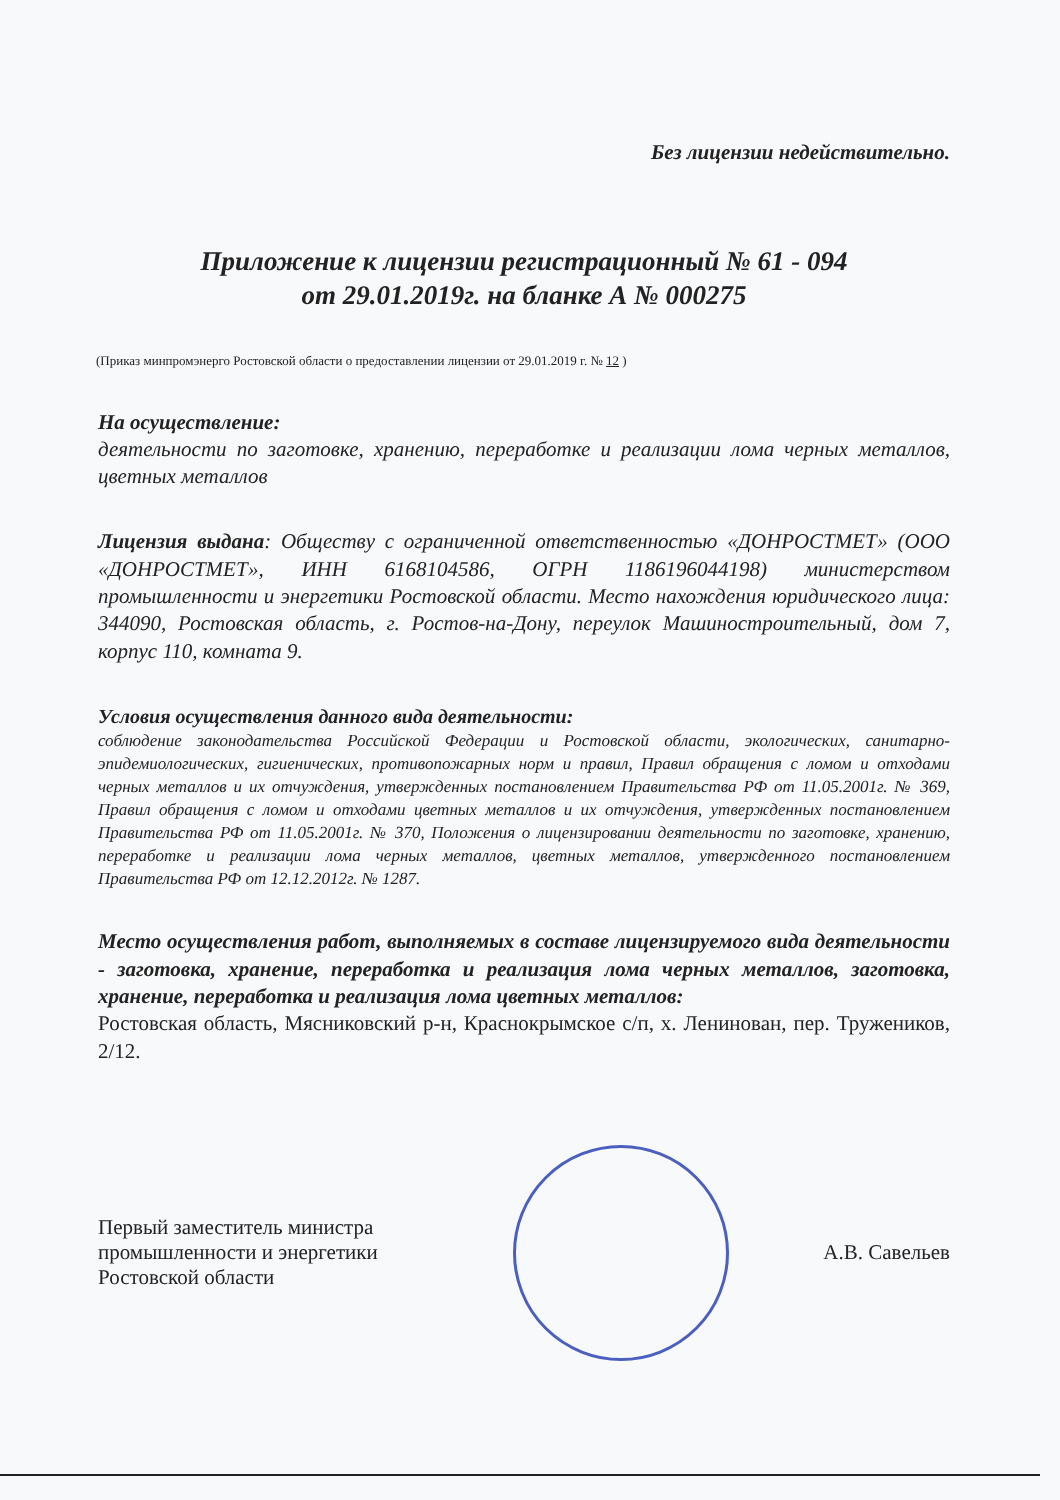Без лицензии недействительно.
Приложение к лицензии регистрационный № 61 - 094
от 29.01.2019г. на бланке А № 000275
(Приказ минпромэнерго Ростовской области о предоставлении лицензии от 29.01.2019 г. № 12 )
На осуществление:
деятельности по заготовке, хранению, переработке и реализации лома черных металлов, цветных металлов
Лицензия выдана: Обществу с ограниченной ответственностью «ДОНРОСТМЕТ» (ООО «ДОНРОСТМЕТ», ИНН 6168104586, ОГРН 1186196044198) министерством промышленности и энергетики Ростовской области. Место нахождения юридического лица: 344090, Ростовская область, г. Ростов-на-Дону, переулок Машиностроительный, дом 7, корпус 110, комната 9.
Условия осуществления данного вида деятельности:
соблюдение законодательства Российской Федерации и Ростовской области, экологических, санитарно-эпидемиологических, гигиенических, противопожарных норм и правил, Правил обращения с ломом и отходами черных металлов и их отчуждения, утвержденных постановлением Правительства РФ от 11.05.2001г. № 369, Правил обращения с ломом и отходами цветных металлов и их отчуждения, утвержденных постановлением Правительства РФ от 11.05.2001г. № 370, Положения о лицензировании деятельности по заготовке, хранению, переработке и реализации лома черных металлов, цветных металлов, утвержденного постановлением Правительства РФ от 12.12.2012г. № 1287.
Место осуществления работ, выполняемых в составе лицензируемого вида деятельности - заготовка, хранение, переработка и реализация лома черных металлов, заготовка, хранение, переработка и реализация лома цветных металлов:
Ростовская область, Мясниковский р-н, Краснокрымское с/п, х. Ленинован, пер. Тружеников, 2/12.
Первый заместитель министра
промышленности и энергетики
Ростовской области
А.В. Савельев